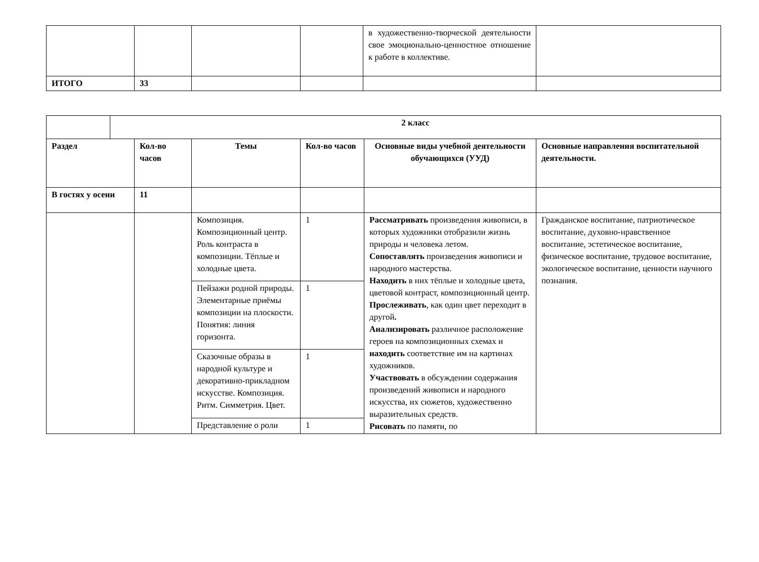| | | | | в художественно-творческой деятельности свое эмоционально-ценностное отношение к работе в коллективе. | |
| ИТОГО | 33 | | | | |
| | 2 класс | | | | | |
| Раздел | | Кол-во часов | Темы | Кол-во часов | Основные виды учебной деятельности обучающихся (УУД) | Основные направления воспитательной деятельности. |
| В гостях у осени | | 11 | | | | |
| | | | Композиция. Композиционный центр. Роль контраста в композиции. Тёплые и холодные цвета. | 1 | Рассматривать произведения живописи, в которых художники отобразили жизнь природы и человека летом. Сопоставлять произведения живописи и народного мастерства. Находить в них тёплые и холодные цвета, цветовой контраст, композиционный центр. Прослеживать , как один цвет переходит в другой . Анализировать различное расположение героев на композиционных схемах и находить соответствие им на картинах художников. Участвовать в обсуждении содержания произведений живописи и народного искусства, их сюжетов, художественно выразительных средств. Рисовать по памяти, по | Гражданское воспитание, патриотическое воспитание, духовно-нравственное воспитание, эстетическое воспитание, физическое воспитание, трудовое воспитание, экологическое воспитание, ценности научного познания. |
| | | | Пейзажи родной природы. Элементарные приёмы композиции на плоскости. Понятия: линия горизонта. | 1 | | |
| | | | Сказочные образы в народной культуре и декоративно-прикладном искусстве. Композиция. Ритм. Симметрия. Цвет. | 1 | | |
| | | | Представление о роли | 1 | | |